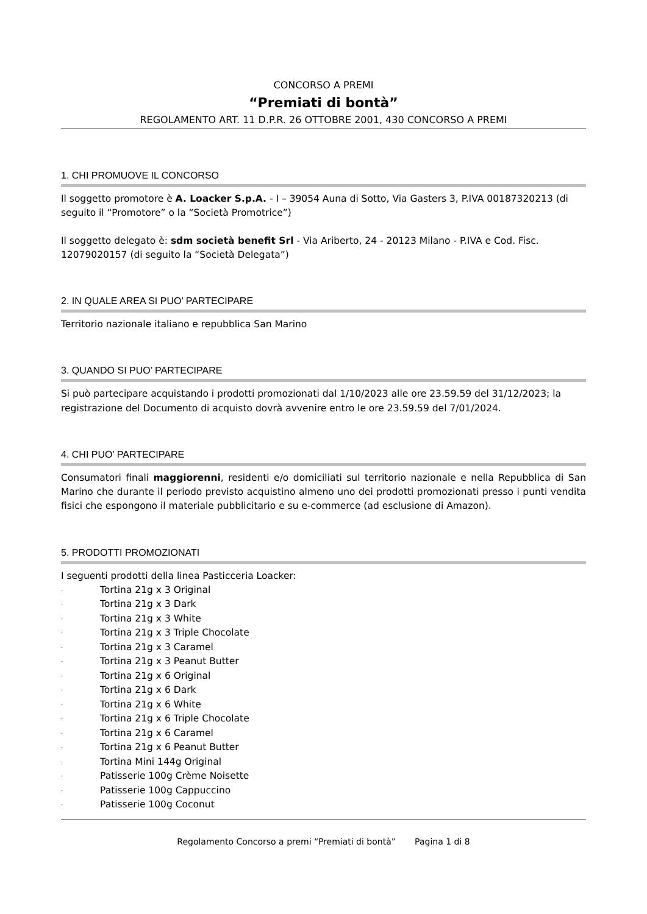CONCORSO A PREMI
“Premiati di bontà”
REGOLAMENTO ART. 11 D.P.R. 26 OTTOBRE 2001, 430 CONCORSO A PREMI
1. CHI PROMUOVE IL CONCORSO
Il soggetto promotore è A. Loacker S.p.A. - I – 39054 Auna di Sotto, Via Gasters 3, P.IVA 00187320213 (di seguito il “Promotore” o la “Società Promotrice”)
Il soggetto delegato è: sdm società benefit Srl - Via Ariberto, 24 - 20123 Milano - P.IVA e Cod. Fisc. 12079020157 (di seguito la “Società Delegata”)
2. IN QUALE AREA SI PUO’ PARTECIPARE
Territorio nazionale italiano e repubblica San Marino
3. QUANDO SI PUO’ PARTECIPARE
Si può partecipare acquistando i prodotti promozionati dal 1/10/2023 alle ore 23.59.59 del 31/12/2023; la registrazione del Documento di acquisto dovrà avvenire entro le ore 23.59.59 del 7/01/2024.
4. CHI PUO’ PARTECIPARE
Consumatori finali maggiorenni, residenti e/o domiciliati sul territorio nazionale e nella Repubblica di San Marino che durante il periodo previsto acquistino almeno uno dei prodotti promozionati presso i punti vendita fisici che espongono il materiale pubblicitario e su e-commerce (ad esclusione di Amazon).
5. PRODOTTI PROMOZIONATI
I seguenti prodotti della linea Pasticceria Loacker:
· Tortina 21g x 3 Original
· Tortina 21g x 3 Dark
· Tortina 21g x 3 White
· Tortina 21g x 3 Triple Chocolate
· Tortina 21g x 3 Caramel
· Tortina 21g x 3 Peanut Butter
· Tortina 21g x 6 Original
· Tortina 21g x 6 Dark
· Tortina 21g x 6 White
· Tortina 21g x 6 Triple Chocolate
· Tortina 21g x 6 Caramel
· Tortina 21g x 6 Peanut Butter
· Tortina Mini 144g Original
· Patisserie 100g Crème Noisette
· Patisserie 100g Cappuccino
· Patisserie 100g Coconut
Regolamento Concorso a premi “Premiati di bontà” Pagina 1 di 8